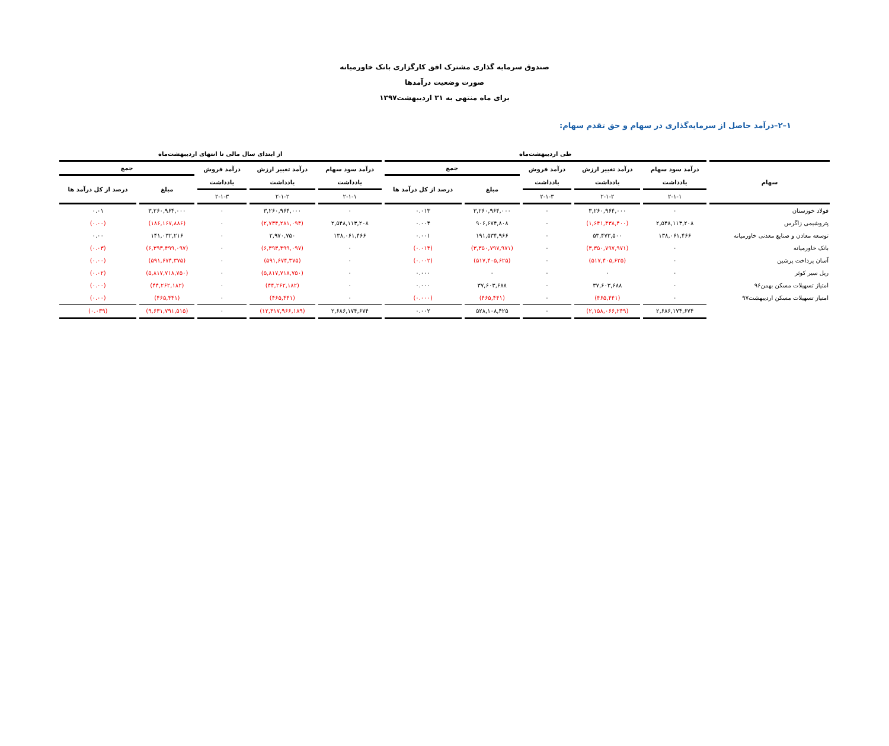صندوق سرمایه گذاری مشترک افق کارگزاری بانک خاورمیانه
صورت وضعیت درآمدها
برای ماه منتهی به ۳۱ اردیبهشت۱۳۹۷
۱–۲–درآمد حاصل از سرمایه‌گذاری در سهام و حق تقدم سهام:
| | طی اردیبهشت‌ماه | | | | | از ابتدای سال مالی تا انتهای اردیبهشت‌ماه | | | | |
| --- | --- | --- | --- | --- | --- | --- | --- | --- | --- | --- |
| سهام | درآمد سود سهام | درآمد تغییر ارزش | درآمد فروش | جمع | | درآمد سود سهام | درآمد تغییر ارزش | درآمد فروش | جمع | |
| | یادداشت | یادداشت | یادداشت | مبلغ | درصد از کل درآمد ها | یادداشت | یادداشت | یادداشت | مبلغ | درصد از کل درآمد ها |
| | ۲-۱-۱ | ۲-۱-۲ | ۲-۱-۳ | | | ۲-۱-۱ | ۲-۱-۲ | ۲-۱-۳ | | |
| فولاد خوزستان | ۰ | ۳,۲۶۰,۹۶۴,۰۰۰ | ۰ | ۳,۲۶۰,۹۶۴,۰۰۰ | ۰.۰۱۳ | ۰ | ۳,۲۶۰,۹۶۴,۰۰۰ | ۰ | ۳,۲۶۰,۹۶۴,۰۰۰ | ۰.۰۱ |
| پتروشیمی زاگرس | ۲,۵۴۸,۱۱۳,۲۰۸ | (۱,۶۴۱,۴۳۸,۴۰۰) | ۰ | ۹۰۶,۶۷۴,۸۰۸ | ۰.۰۰۴ | ۲,۵۴۸,۱۱۳,۲۰۸ | (۲,۷۳۴,۲۸۱,۰۹۴) | ۰ | (۱۸۶,۱۶۷,۸۸۶) | (۰.۰۰) |
| توسعه معادن و صنایع معدنی خاورمیانه | ۱۳۸,۰۶۱,۴۶۶ | ۵۳,۴۷۳,۵۰۰ | ۰ | ۱۹۱,۵۳۴,۹۶۶ | ۰.۰۰۱ | ۱۳۸,۰۶۱,۴۶۶ | ۲,۹۷۰,۷۵۰ | ۰ | ۱۴۱,۰۳۲,۲۱۶ | ۰.۰۰ |
| بانک خاورمیانه | ۰ | (۳,۳۵۰,۷۹۷,۹۷۱) | ۰ | (۳,۳۵۰,۷۹۷,۹۷۱) | (۰.۰۱۴) | ۰ | (۶,۳۹۳,۴۹۹,۰۹۷) | ۰ | (۶,۳۹۳,۴۹۹,۰۹۷) | (۰.۰۳) |
| آسان پرداخت پرشین | ۰ | (۵۱۷,۴۰۵,۶۲۵) | ۰ | (۵۱۷,۴۰۵,۶۲۵) | (۰.۰۰۲) | ۰ | (۵۹۱,۶۷۴,۳۷۵) | ۰ | (۵۹۱,۶۷۴,۳۷۵) | (۰.۰۰) |
| ریل سیر کوثر | ۰ | ۰ | ۰ | ۰ | ۰.۰۰۰ | ۰ | (۵,۸۱۷,۷۱۸,۷۵۰) | ۰ | (۵,۸۱۷,۷۱۸,۷۵۰) | (۰.۰۲) |
| امتیاز تسهیلات مسکن بهمن۹۶ | ۰ | ۳۷,۶۰۳,۶۸۸ | ۰ | ۳۷,۶۰۳,۶۸۸ | ۰.۰۰۰ | ۰ | (۴۴,۲۶۲,۱۸۲) | ۰ | (۴۴,۲۶۲,۱۸۲) | (۰.۰۰) |
| امتیاز تسهیلات مسکن اردیبهشت۹۷ | ۰ | (۴۶۵,۴۴۱) | ۰ | (۴۶۵,۴۴۱) | (۰.۰۰۰) | ۰ | (۴۶۵,۴۴۱) | ۰ | (۴۶۵,۴۴۱) | (۰.۰۰) |
| | ۲,۶۸۶,۱۷۴,۶۷۴ | (۲,۱۵۸,۰۶۶,۲۴۹) | ۰ | ۵۲۸,۱۰۸,۴۲۵ | ۰.۰۰۲ | ۲,۶۸۶,۱۷۴,۶۷۴ | (۱۲,۳۱۷,۹۶۶,۱۸۹) | ۰ | (۹,۶۳۱,۷۹۱,۵۱۵) | (۰.۰۳۹) |